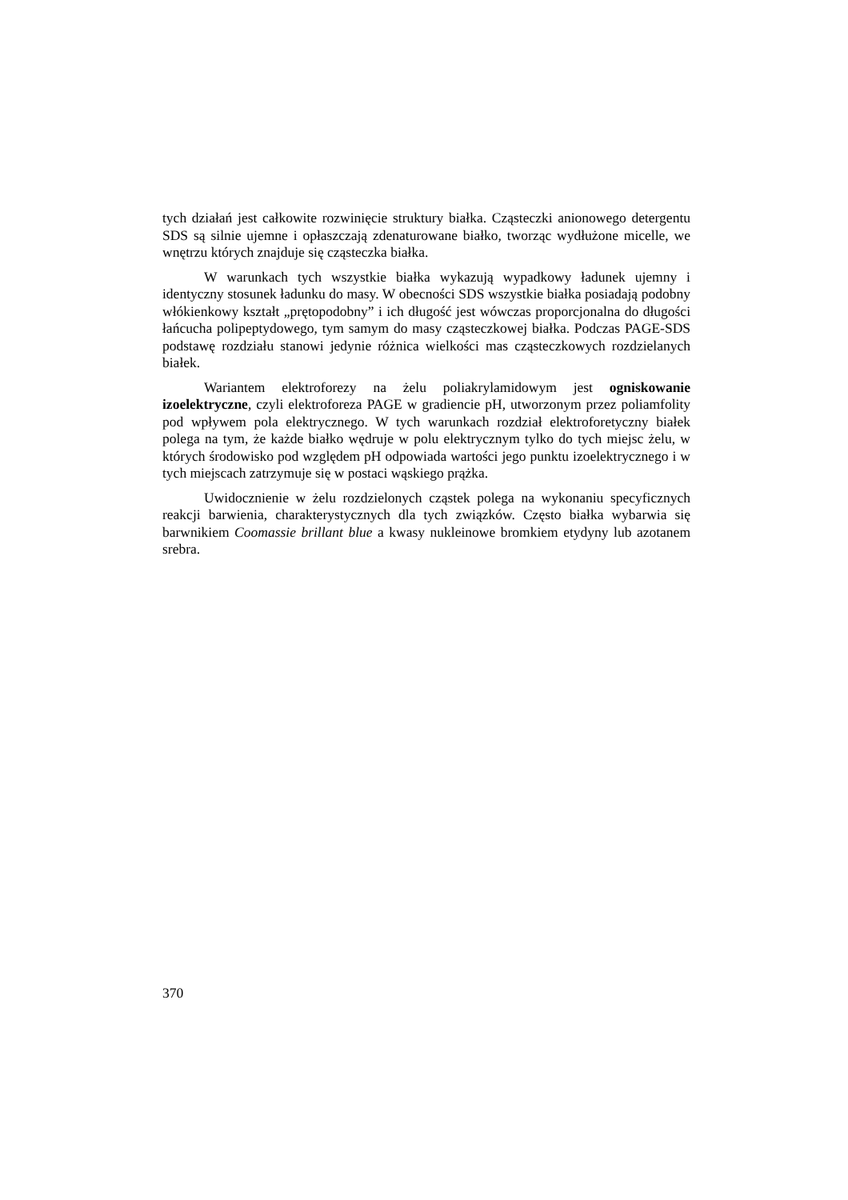tych działań jest całkowite rozwinięcie struktury białka. Cząsteczki anionowego detergentu SDS są silnie ujemne i opłaszczają zdenaturowane białko, tworząc wydłużone micelle, we wnętrzu których znajduje się cząsteczka białka.
W warunkach tych wszystkie białka wykazują wypadkowy ładunek ujemny i identyczny stosunek ładunku do masy. W obecności SDS wszystkie białka posiadają podobny włókienkowy kształt „prętopodobny” i ich długość jest wówczas proporcjonalna do długości łańcucha polipeptydowego, tym samym do masy cząsteczkowej białka. Podczas PAGE-SDS podstawę rozdziału stanowi jedynie różnica wielkości mas cząsteczkowych rozdzielanych białek.
Wariantem elektroforezy na żelu poliakrylamidowym jest ogniskowanie izoelektryczne, czyli elektroforeza PAGE w gradiencie pH, utworzonym przez poliamfolity pod wpływem pola elektrycznego. W tych warunkach rozdział elektroforetyczny białek polega na tym, że każde białko wędruje w polu elektrycznym tylko do tych miejsc żelu, w których środowisko pod względem pH odpowiada wartości jego punktu izoelektrycznego i w tych miejscach zatrzymuje się w postaci wąskiego prążka.
Uwidocznienie w żelu rozdzielonych cząstek polega na wykonaniu specyficznych reakcji barwienia, charakterystycznych dla tych związków. Często białka wybarwia się barwnikiem Coomassie brillant blue a kwasy nukleinowe bromkiem etydyny lub azotanem srebra.
370